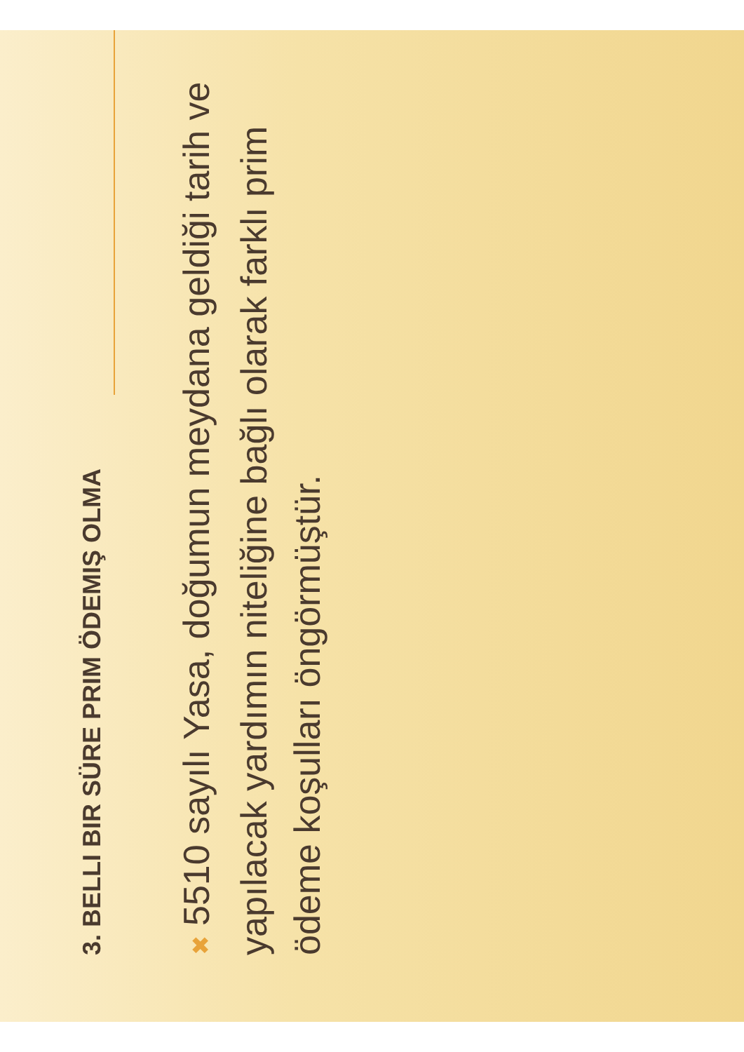3. BELLI BIR SÜRE PRIM ÖDEMIŞ OLMA
✖ 5510 sayılı Yasa, doğumun meydana geldiği tarih ve yapılacak yardımın niteliğine bağlı olarak farklı prim ödeme koşulları öngörmüştür.